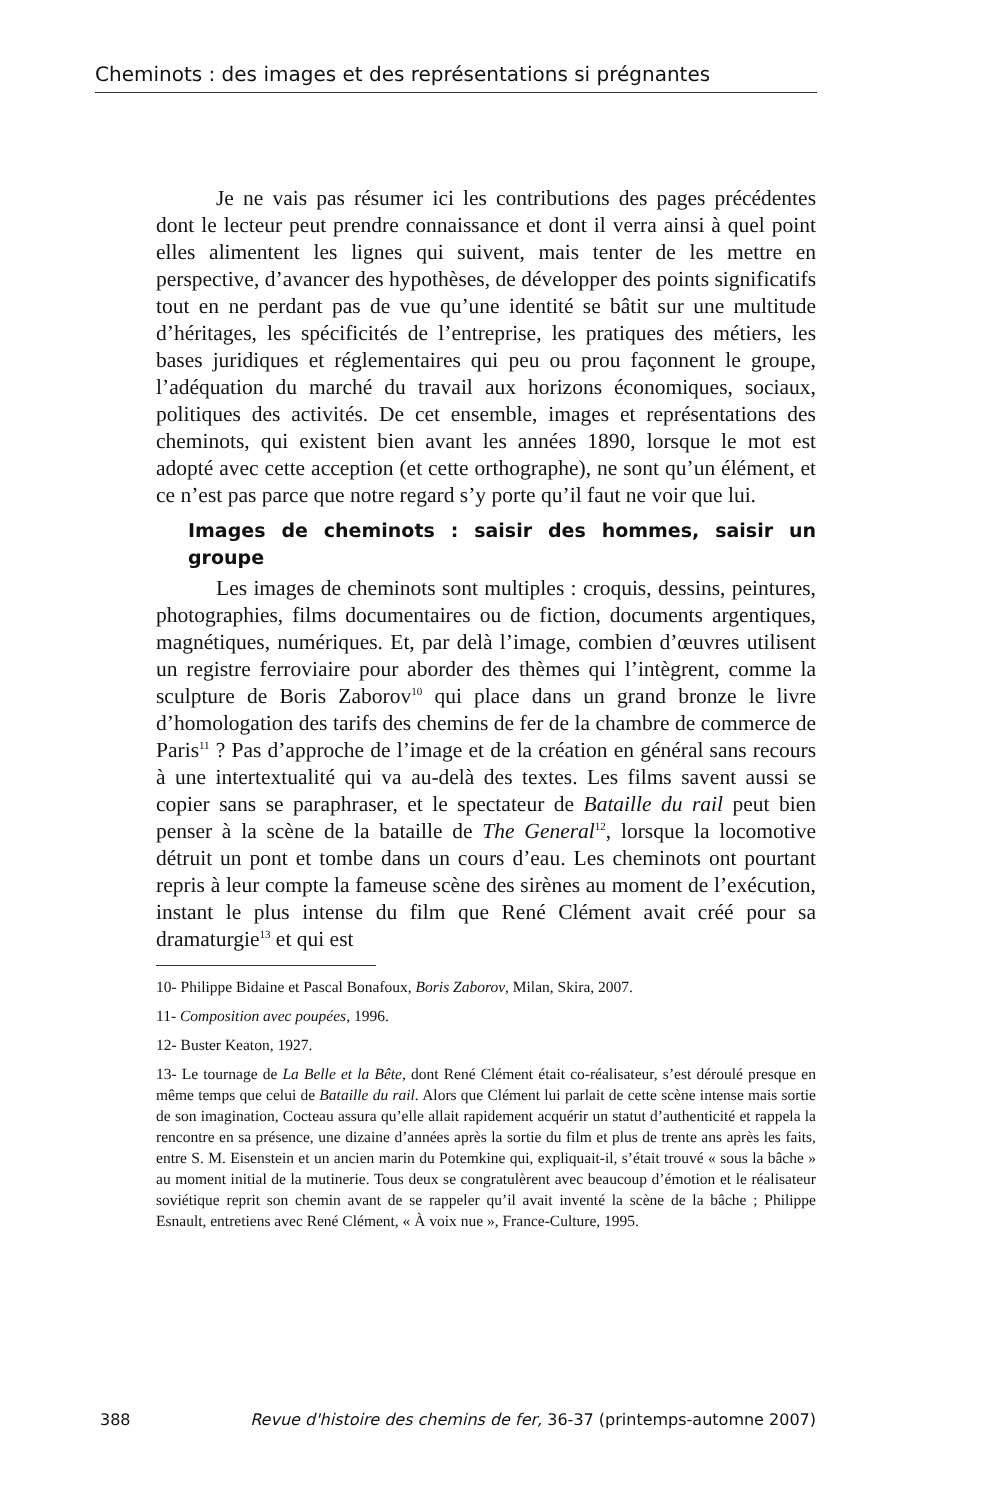Cheminots : des images et des représentations si prégnantes
Je ne vais pas résumer ici les contributions des pages précédentes dont le lecteur peut prendre connaissance et dont il verra ainsi à quel point elles alimentent les lignes qui suivent, mais tenter de les mettre en perspective, d’avancer des hypothèses, de développer des points significatifs tout en ne perdant pas de vue qu’une identité se bâtit sur une multitude d’héritages, les spécificités de l’entreprise, les pratiques des métiers, les bases juridiques et réglementaires qui peu ou prou façonnent le groupe, l’adéquation du marché du travail aux horizons économiques, sociaux, politiques des activités. De cet ensemble, images et représentations des cheminots, qui existent bien avant les années 1890, lorsque le mot est adopté avec cette acception (et cette orthographe), ne sont qu’un élément, et ce n’est pas parce que notre regard s’y porte qu’il faut ne voir que lui.
Images de cheminots : saisir des hommes, saisir un groupe
Les images de cheminots sont multiples : croquis, dessins, peintures, photographies, films documentaires ou de fiction, documents argentiques, magnétiques, numériques. Et, par delà l’image, combien d’œuvres utilisent un registre ferroviaire pour aborder des thèmes qui l’intègrent, comme la sculpture de Boris Zaborov<sup>10</sup> qui place dans un grand bronze le livre d’homologation des tarifs des chemins de fer de la chambre de commerce de Paris<sup>11</sup> ? Pas d’approche de l’image et de la création en général sans recours à une intertextualité qui va au-delà des textes. Les films savent aussi se copier sans se paraphraser, et le spectateur de Bataille du rail peut bien penser à la scène de la bataille de The General<sup>12</sup>, lorsque la locomotive détruit un pont et tombe dans un cours d’eau. Les cheminots ont pourtant repris à leur compte la fameuse scène des sirènes au moment de l’exécution, instant le plus intense du film que René Clément avait créé pour sa dramaturgie<sup>13</sup> et qui est
10- Philippe Bidaine et Pascal Bonafoux, Boris Zaborov, Milan, Skira, 2007.
11- Composition avec poupées, 1996.
12- Buster Keaton, 1927.
13- Le tournage de La Belle et la Bête, dont René Clément était co-réalisateur, s’est déroulé presque en même temps que celui de Bataille du rail. Alors que Clément lui parlait de cette scène intense mais sortie de son imagination, Cocteau assura qu’elle allait rapidement acquérir un statut d’authenticité et rappela la rencontre en sa présence, une dizaine d’années après la sortie du film et plus de trente ans après les faits, entre S. M. Eisenstein et un ancien marin du Potemkine qui, expliquait-il, s’était trouvé « sous la bâche » au moment initial de la mutinerie. Tous deux se congratulèrent avec beaucoup d’émotion et le réalisateur soviétique reprit son chemin avant de se rappeler qu’il avait inventé la scène de la bâche ; Philippe Esnault, entretiens avec René Clément, « À voix nue », France-Culture, 1995.
388 Revue d'histoire des chemins de fer, 36-37 (printemps-automne 2007)